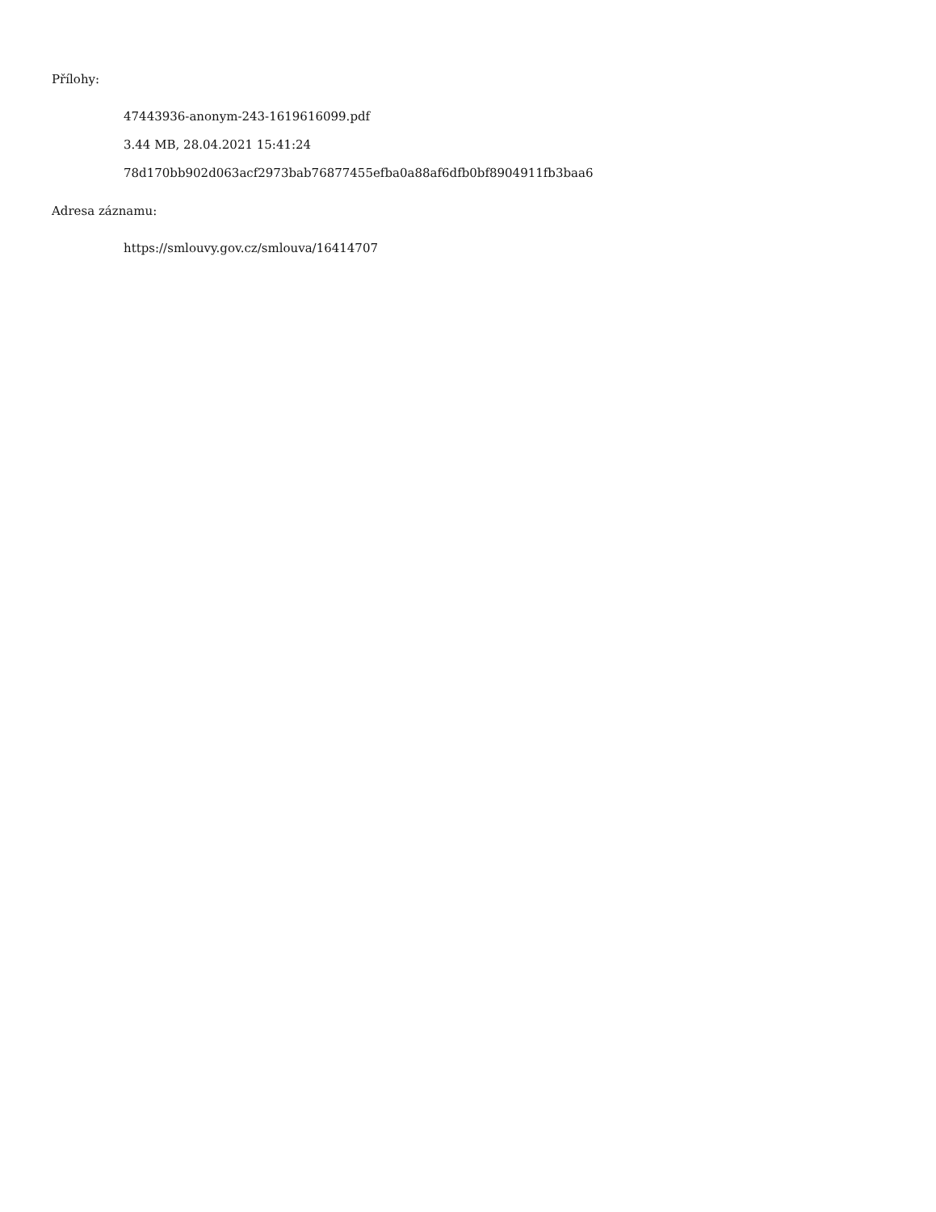Přílohy:
47443936-anonym-243-1619616099.pdf
3.44 MB, 28.04.2021 15:41:24
78d170bb902d063acf2973bab76877455efba0a88af6dfb0bf8904911fb3baa6
Adresa záznamu:
https://smlouvy.gov.cz/smlouva/16414707